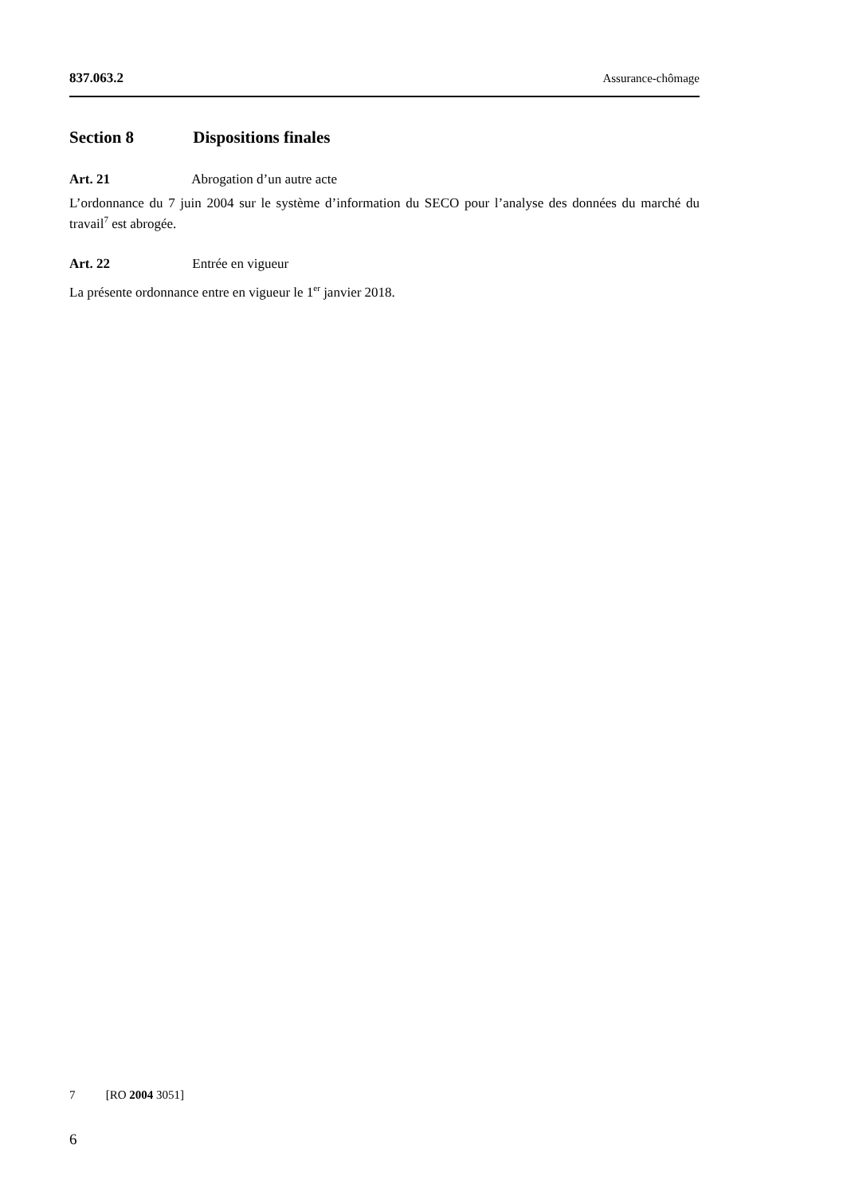837.063.2 Assurance-chômage
Section 8 Dispositions finales
Art. 21 Abrogation d’un autre acte
L’ordonnance du 7 juin 2004 sur le système d’information du SECO pour l’analyse des données du marché du travail<sup>7</sup> est abrogée.
Art. 22 Entrée en vigueur
La présente ordonnance entre en vigueur le 1<sup>er</sup> janvier 2018.
7 [RO 2004 3051]
6